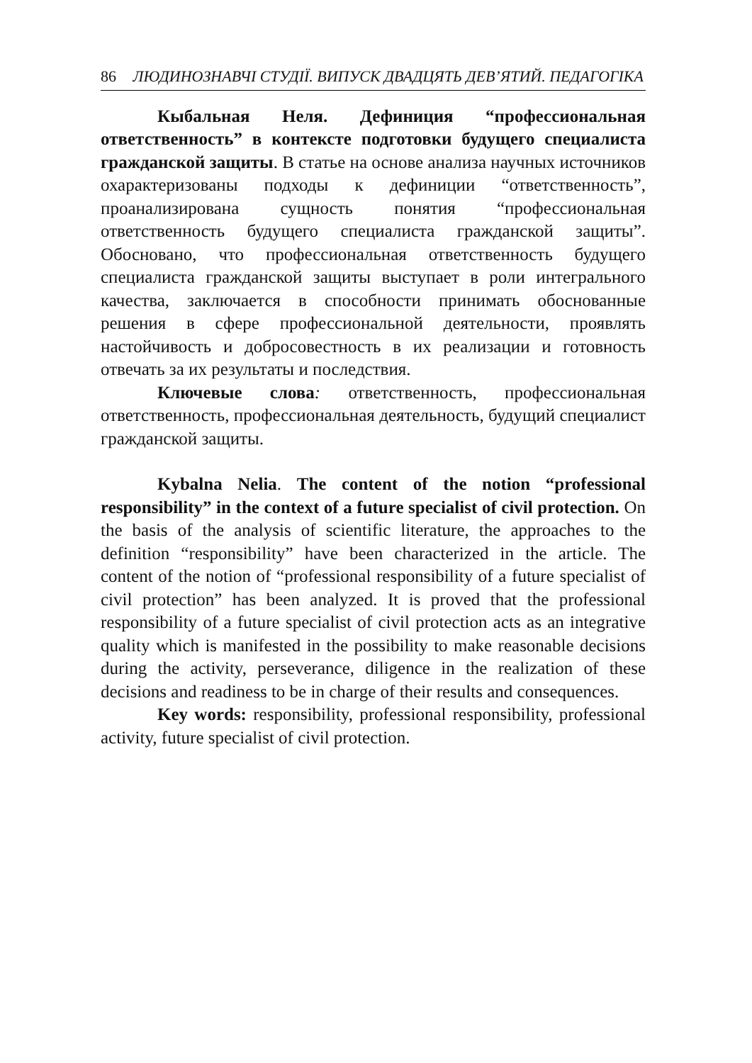86 ЛЮДИНОЗНАВЧІ СТУДІЇ. ВИПУСК ДВАДЦЯТЬ ДЕВ’ЯТИЙ. ПЕДАГОГІКА
Кыбальная Неля. Дефиниция “профессиональная ответственность” в контексте подготовки будущего специалиста гражданской защиты. В статье на основе анализа научных источников охарактеризованы подходы к дефиниции “ответствен­ность”, проанализирована сущность понятия “профессиональная ответственность будущего специалиста гражданской защиты”. Обосновано, что профессиональная ответственность будущего специалиста гражданской защиты выступает в роли интеграль­ного качества, заключается в способности принимать обоснованные решения в сфере профессиональной деятельности, проявлять настойчивость и добросовестность в их реализации и готовность отвечать за их результаты и последствия.
Ключевые слова: ответственность, профессиональная ответственность, профессиональная деятельность, будущий специа­лист гражданской защиты.
Kybalna Nelia. The content of the notion “professional responsibility” in the context of a future specialist of civil protection. On the basis of the analysis of scientific literature, the approaches to the definition “responsibility” have been characterized in the article. The content of the notion of “professional responsibility of a future specialist of civil protection” has been analyzed. It is proved that the professional responsibility of a future specialist of civil protection acts as an integrative quality which is manifested in the possibility to make reasonable decisions during the activity, perseverance, diligence in the realization of these decisions and readiness to be in charge of their results and consequences.
Key words: responsibility, professional responsibility, professional activity, future specialist of civil protection.